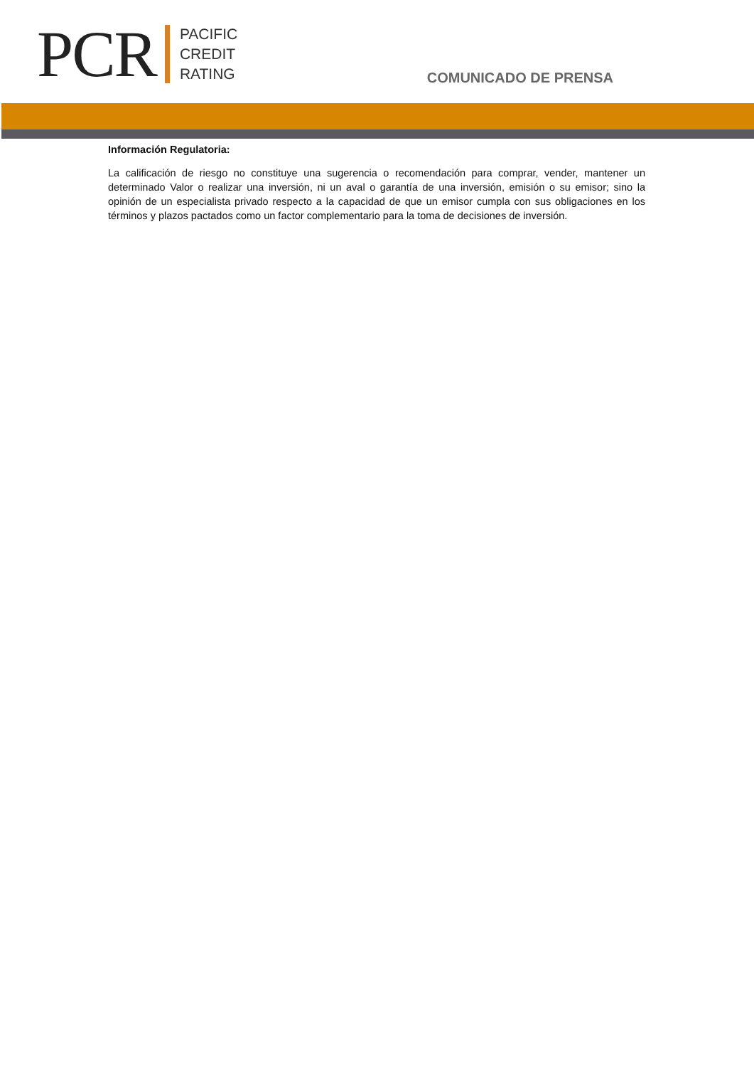PCR
PACIFIC
CREDIT
RATING
COMUNICADO DE PRENSA
Información Regulatoria:
La calificación de riesgo no constituye una sugerencia o recomendación para comprar, vender, mantener un determinado Valor o realizar una inversión, ni un aval o garantía de una inversión, emisión o su emisor; sino la opinión de un especialista privado respecto a la capacidad de que un emisor cumpla con sus obligaciones en los términos y plazos pactados como un factor complementario para la toma de decisiones de inversión.